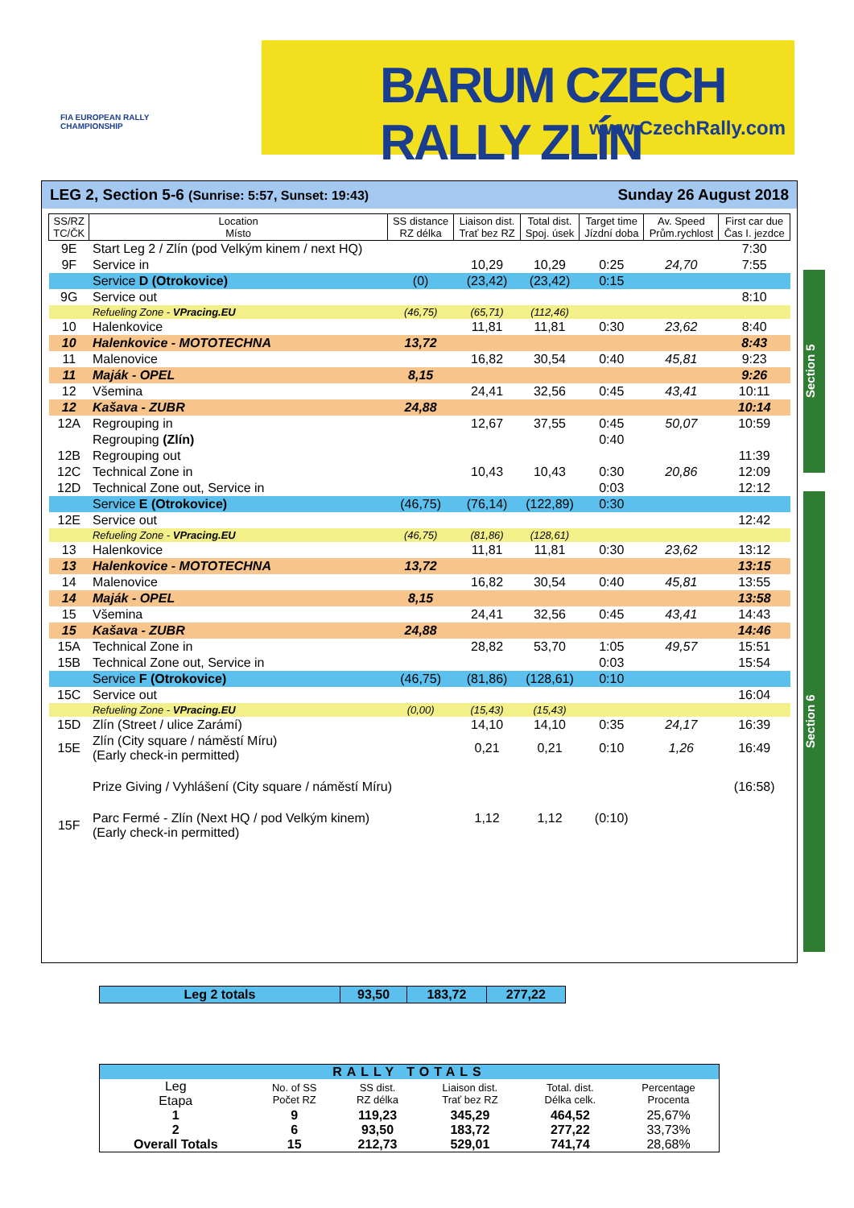FIA EUROPEAN RALLY
CHAMPIONSHIP
BARUM CZECH RALLY ZLÍN
www.CzechRally.com
LEG 2, Section 5-6 (Sunrise: 5:57, Sunset: 19:43) Sunday 26 August 2018
| SS/RZ TC/ČK | Location Místo | SS distance RZ délka | Liaison dist. Trať bez RZ | Total dist. Spoj. úsek | Target time Jízdní doba | Av. Speed Prům.rychlost | First car due Čas I. jezdce |
| --- | --- | --- | --- | --- | --- | --- | --- |
| 9E | Start Leg 2 / Zlín (pod Velkým kinem / next HQ) | | | | | | 7:30 |
| 9F | Service in | | 10,29 | 10,29 | 0:25 | 24,70 | 7:55 |
| | Service D (Otrokovice) | (0) | (23,42) | (23,42) | 0:15 | | |
| 9G | Service out | | | | | | 8:10 |
| | Refueling Zone - VPracing.EU | (46,75) | (65,71) | (112,46) | | | |
| 10 | Halenkovice | | 11,81 | 11,81 | 0:30 | 23,62 | 8:40 |
| 10 | Halenkovice - MOTOTECHNA | 13,72 | | | | | 8:43 |
| 11 | Malenovice | | 16,82 | 30,54 | 0:40 | 45,81 | 9:23 |
| 11 | Maják - OPEL | 8,15 | | | | | 9:26 |
| 12 | Všemina | | 24,41 | 32,56 | 0:45 | 43,41 | 10:11 |
| 12 | Kašava - ZUBR | 24,88 | | | | | 10:14 |
| 12A | Regrouping in | | 12,67 | 37,55 | 0:45 | 50,07 | 10:59 |
| | Regrouping (Zlín) | | | | 0:40 | | |
| 12B | Regrouping out | | | | | | 11:39 |
| 12C | Technical Zone in | | 10,43 | 10,43 | 0:30 | 20,86 | 12:09 |
| 12D | Technical Zone out, Service in | | | | 0:03 | | 12:12 |
| | Service E (Otrokovice) | (46,75) | (76,14) | (122,89) | 0:30 | | |
| 12E | Service out | | | | | | 12:42 |
| | Refueling Zone - VPracing.EU | (46,75) | (81,86) | (128,61) | | | |
| 13 | Halenkovice | | 11,81 | 11,81 | 0:30 | 23,62 | 13:12 |
| 13 | Halenkovice - MOTOTECHNA | 13,72 | | | | | 13:15 |
| 14 | Malenovice | | 16,82 | 30,54 | 0:40 | 45,81 | 13:55 |
| 14 | Maják - OPEL | 8,15 | | | | | 13:58 |
| 15 | Všemina | | 24,41 | 32,56 | 0:45 | 43,41 | 14:43 |
| 15 | Kašava - ZUBR | 24,88 | | | | | 14:46 |
| 15A | Technical Zone in | | 28,82 | 53,70 | 1:05 | 49,57 | 15:51 |
| 15B | Technical Zone out, Service in | | | | 0:03 | | 15:54 |
| | Service F (Otrokovice) | (46,75) | (81,86) | (128,61) | 0:10 | | |
| 15C | Service out | | | | | | 16:04 |
| | Refueling Zone - VPracing.EU | (0,00) | (15,43) | (15,43) | | | |
| 15D | Zlín (Street / ulice Zarámí) | | 14,10 | 14,10 | 0:35 | 24,17 | 16:39 |
| 15E | Zlín (City square / náměstí Míru) (Early check-in permitted) | | 0,21 | 0,21 | 0:10 | 1,26 | 16:49 |
| | Prize Giving / Vyhlášení (City square / náměstí Míru) | | | | | | (16:58) |
| 15F | Parc Fermé - Zlín (Next HQ / pod Velkým kinem) (Early check-in permitted) | | 1,12 | 1,12 | (0:10) | | |
Section 5
Section 6
| Leg 2 totals | 93,50 | 183,72 | 277,22 |
| RALLY TOTALS | | | | | |
| Leg Etapa | No. of SS Počet RZ | SS dist. RZ délka | Liaison dist. Trať bez RZ | Total. dist. Délka celk. | Percentage Procenta |
| 1 | 9 | 119,23 | 345,29 | 464,52 | 25,67% |
| 2 | 6 | 93,50 | 183,72 | 277,22 | 33,73% |
| Overall Totals | 15 | 212,73 | 529,01 | 741,74 | 28,68% |